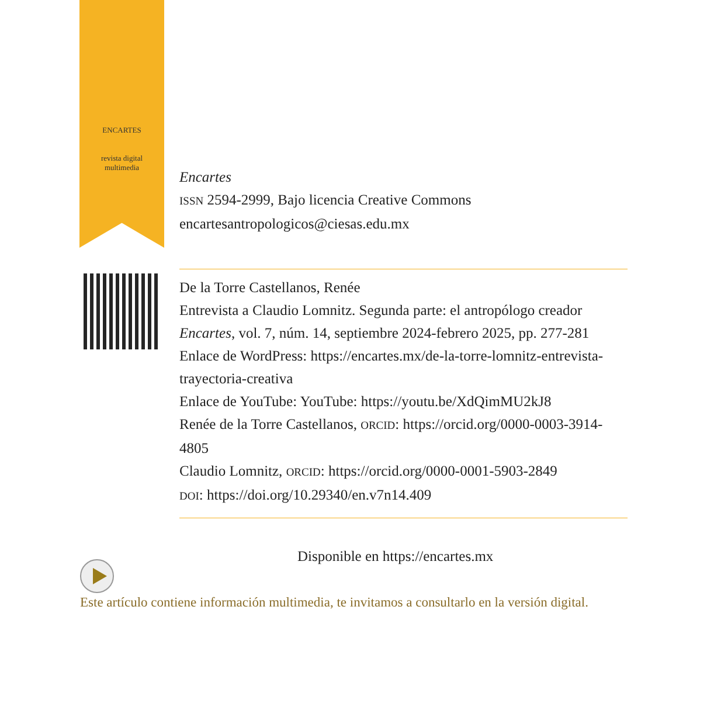ENCARTES
revista digital multimedia
Encartes
ISSN 2594-2999, Bajo licencia Creative Commons
encartesantropologicos@ciesas.edu.mx
De la Torre Castellanos, Renée
Entrevista a Claudio Lomnitz. Segunda parte: el antropólogo creador
Encartes, vol. 7, núm. 14, septiembre 2024-febrero 2025, pp. 277-281
Enlace de WordPress: https://encartes.mx/de-la-torre-lomnitz-entrevista-trayectoria-creativa
Enlace de YouTube: YouTube: https://youtu.be/XdQimMU2kJ8
Renée de la Torre Castellanos, ORCID: https://orcid.org/0000-0003-3914-4805
Claudio Lomnitz, ORCID: https://orcid.org/0000-0001-5903-2849
DOI: https://doi.org/10.29340/en.v7n14.409
Disponible en https://encartes.mx
Este artículo contiene información multimedia, te invitamos a consultarlo en la versión digital.